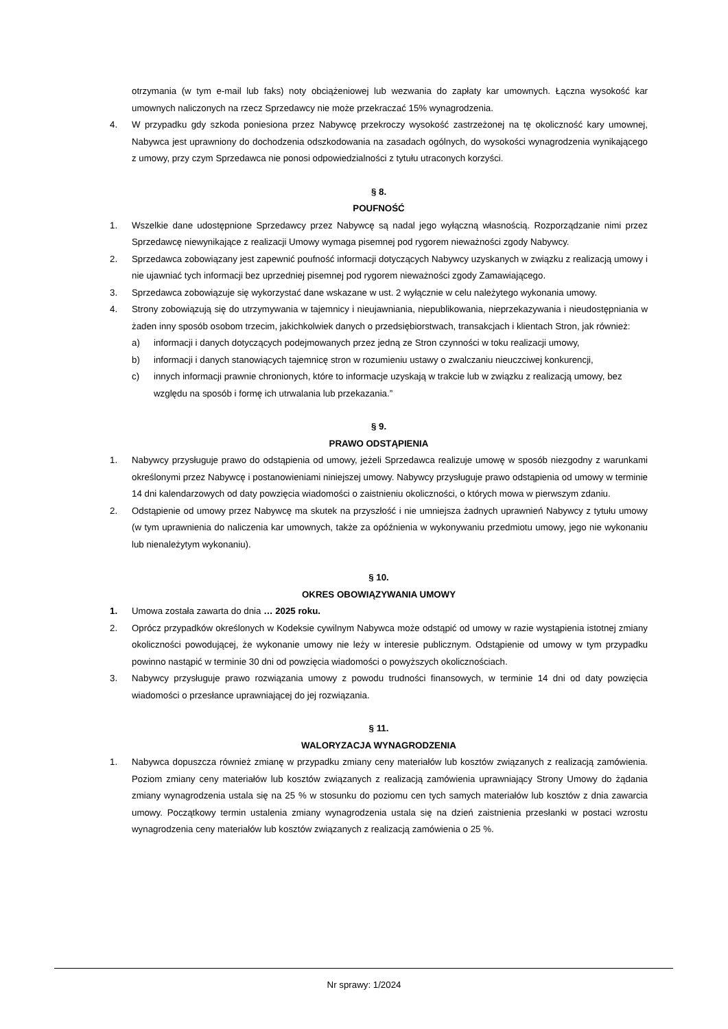otrzymania (w tym e-mail lub faks) noty obciążeniowej lub wezwania do zapłaty kar umownych. Łączna wysokość kar umownych naliczonych na rzecz Sprzedawcy nie może przekraczać 15% wynagrodzenia.
4. W przypadku gdy szkoda poniesiona przez Nabywcę przekroczy wysokość zastrzeżonej na tę okoliczność kary umownej, Nabywca jest uprawniony do dochodzenia odszkodowania na zasadach ogólnych, do wysokości wynagrodzenia wynikającego z umowy, przy czym Sprzedawca nie ponosi odpowiedzialności z tytułu utraconych korzyści.
§ 8.
POUFNOŚĆ
1. Wszelkie dane udostępnione Sprzedawcy przez Nabywcę są nadal jego wyłączną własnością. Rozporządzanie nimi przez Sprzedawcę niewynikające z realizacji Umowy wymaga pisemnej pod rygorem nieważności zgody Nabywcy.
2. Sprzedawca zobowiązany jest zapewnić poufność informacji dotyczących Nabywcy uzyskanych w związku z realizacją umowy i nie ujawniać tych informacji bez uprzedniej pisemnej pod rygorem nieważności zgody Zamawiającego.
3. Sprzedawca zobowiązuje się wykorzystać dane wskazane w ust. 2 wyłącznie w celu należytego wykonania umowy.
4. Strony zobowiązują się do utrzymywania w tajemnicy i nieujawniania, niepublikowania, nieprzekazywania i nieudostępniania w żaden inny sposób osobom trzecim, jakichkolwiek danych o przedsiębiorstwach, transakcjach i klientach Stron, jak również:
a) informacji i danych dotyczących podejmowanych przez jedną ze Stron czynności w toku realizacji umowy,
b) informacji i danych stanowiących tajemnicę stron w rozumieniu ustawy o zwalczaniu nieuczciwej konkurencji,
c) innych informacji prawnie chronionych, które to informacje uzyskają w trakcie lub w związku z realizacją umowy, bez względu na sposób i formę ich utrwalania lub przekazania.”
§ 9.
PRAWO ODSTĄPIENIA
1. Nabywcy przysługuje prawo do odstąpienia od umowy, jeżeli Sprzedawca realizuje umowę w sposób niezgodny z warunkami określonymi przez Nabywcę i postanowieniami niniejszej umowy. Nabywcy przysługuje prawo odstąpienia od umowy w terminie 14 dni kalendarzowych od daty powzięcia wiadomości o zaistnieniu okoliczności, o których mowa w pierwszym zdaniu.
2. Odstąpienie od umowy przez Nabywcę ma skutek na przyszłość i nie umniejsza żadnych uprawnień Nabywcy z tytułu umowy (w tym uprawnienia do naliczenia kar umownych, także za opóźnienia w wykonywaniu przedmiotu umowy, jego nie wykonaniu lub nienależytym wykonaniu).
§ 10.
OKRES OBOWIĄZYWANIA UMOWY
1. Umowa została zawarta do dnia … 2025 roku.
2. Oprócz przypadków określonych w Kodeksie cywilnym Nabywca może odstąpić od umowy w razie wystąpienia istotnej zmiany okoliczności powodującej, że wykonanie umowy nie leży w interesie publicznym. Odstąpienie od umowy w tym przypadku powinno nastąpić w terminie 30 dni od powzięcia wiadomości o powyższych okolicznościach.
3. Nabywcy przysługuje prawo rozwiązania umowy z powodu trudności finansowych, w terminie 14 dni od daty powzięcia wiadomości o przesłance uprawniającej do jej rozwiązania.
§ 11.
WALORYZACJA WYNAGRODZENIA
1. Nabywca dopuszcza również zmianę w przypadku zmiany ceny materiałów lub kosztów związanych z realizacją zamówienia. Poziom zmiany ceny materiałów lub kosztów związanych z realizacją zamówienia uprawniający Strony Umowy do żądania zmiany wynagrodzenia ustala się na 25 % w stosunku do poziomu cen tych samych materiałów lub kosztów z dnia zawarcia umowy. Początkowy termin ustalenia zmiany wynagrodzenia ustala się na dzień zaistnienia przesłanki w postaci wzrostu wynagrodzenia ceny materiałów lub kosztów związanych z realizacją zamówienia o 25 %.
Nr sprawy: 1/2024